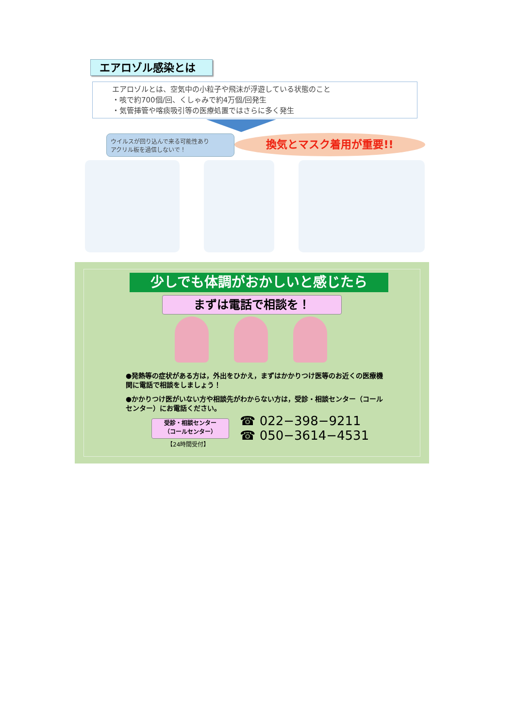エアロゾル感染とは
エアロゾルとは、空気中の小粒子や飛沫が浮遊している状態のこと
・咳で約700個/回、くしゃみで約4万個/回発生
・気管挿管や喀痰吸引等の医療処置ではさらに多く発生
ウイルスが回り込んで来る可能性あり
アクリル板を過信しないで！
換気とマスク着用が重要!!
少しでも体調がおかしいと感じたら
まずは電話で相談を！
●発熱等の症状がある方は，外出をひかえ，まずはかかりつけ医等のお近くの医療機関に電話で相談をしましょう！
●かかりつけ医がいない方や相談先がわからない方は，受診・相談センター（コールセンター）にお電話ください。
受診・相談センター
（コールセンター）
【24時間受付】
☎ 022−398−9211
☎ 050−3614−4531